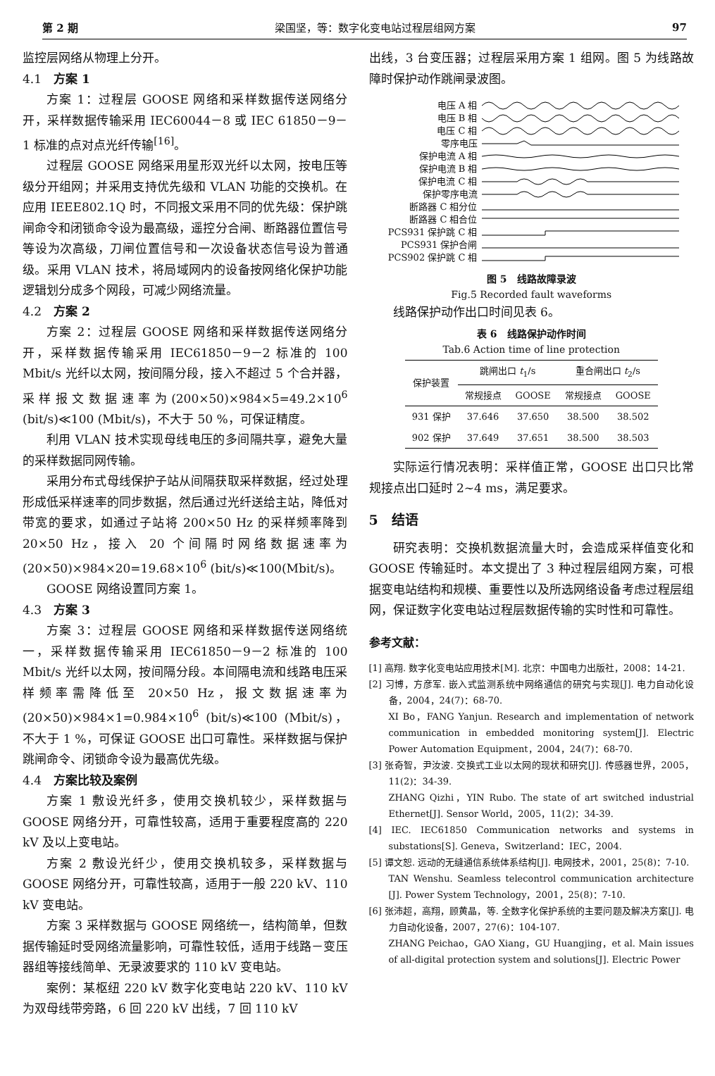第 2 期 梁国坚，等：数字化变电站过程层组网方案 97
监控层网络从物理上分开。
4.1　方案 1
方案 1：过程层 GOOSE 网络和采样数据传送网络分开，采样数据传输采用 IEC60044－8 或 IEC 61850－9－1 标准的点对点光纤传输<sup>[16]</sup>。
过程层 GOOSE 网络采用星形双光纤以太网，按电压等级分开组网；并采用支持优先级和 VLAN 功能的交换机。在应用 IEEE802.1Q 时，不同报文采用不同的优先级：保护跳闸命令和闭锁命令设为最高级，遥控分合闸、断路器位置信号等设为次高级，刀闸位置信号和一次设备状态信号设为普通级。采用 VLAN 技术，将局域网内的设备按网络化保护功能逻辑划分成多个网段，可减少网络流量。
4.2　方案 2
方案 2：过程层 GOOSE 网络和采样数据传送网络分开，采样数据传输采用 IEC61850－9－2 标准的 100 Mbit/s 光纤以太网，按间隔分段，接入不超过 5 个合并器，采样报文数据速率为(200×50)×984×5=49.2×10<sup>6</sup> (bit/s)≪100 (Mbit/s)，不大于 50 %，可保证精度。
利用 VLAN 技术实现母线电压的多间隔共享，避免大量的采样数据同网传输。
采用分布式母线保护子站从间隔获取采样数据，经过处理形成低采样速率的同步数据，然后通过光纤送给主站，降低对带宽的要求，如通过子站将 200×50 Hz 的采样频率降到 20×50 Hz，接入 20 个间隔时网络数据速率为(20×50)×984×20=19.68×10<sup>6</sup> (bit/s)≪100(Mbit/s)。
GOOSE 网络设置同方案 1。
4.3　方案 3
方案 3：过程层 GOOSE 网络和采样数据传送网络统一，采样数据传输采用 IEC61850－9－2 标准的 100 Mbit/s 光纤以太网，按间隔分段。本间隔电流和线路电压采样频率需降低至 20×50 Hz，报文数据速率为(20×50)×984×1=0.984×10<sup>6</sup> (bit/s)≪100 (Mbit/s)，不大于 1 %，可保证 GOOSE 出口可靠性。采样数据与保护跳闸命令、闭锁命令设为最高优先级。
4.4　方案比较及案例
方案 1 敷设光纤多，使用交换机较少，采样数据与 GOOSE 网络分开，可靠性较高，适用于重要程度高的 220 kV 及以上变电站。
方案 2 敷设光纤少，使用交换机较多，采样数据与 GOOSE 网络分开，可靠性较高，适用于一般 220 kV、110 kV 变电站。
方案 3 采样数据与 GOOSE 网络统一，结构简单，但数据传输延时受网络流量影响，可靠性较低，适用于线路－变压器组等接线简单、无录波要求的 110 kV 变电站。
案例：某枢纽 220 kV 数字化变电站 220 kV、110 kV 为双母线带旁路，6 回 220 kV 出线，7 回 110 kV
出线，3 台变压器；过程层采用方案 1 组网。图 5 为线路故障时保护动作跳闸录波图。
电压 A 相
电压 B 相
电压 C 相
零序电压
保护电流 A 相
保护电流 B 相
保护电流 C 相
保护零序电流
断路器 C 相分位
断路器 C 相合位
PCS931 保护跳 C 相
PCS931 保护合闸
PCS902 保护跳 C 相
图 5　线路故障录波
Fig.5 Recorded fault waveforms
线路保护动作出口时间见表 6。
表 6　线路保护动作时间
Tab.6 Action time of line protection
| 保护装置 | 跳闸出口 t<sub>1</sub>/s | | 重合闸出口 t<sub>2</sub>/s | |
| --- | --- | --- | --- | --- |
| | 常规接点 | GOOSE | 常规接点 | GOOSE |
| 931 保护 | 37.646 | 37.650 | 38.500 | 38.502 |
| 902 保护 | 37.649 | 37.651 | 38.500 | 38.503 |
实际运行情况表明：采样值正常，GOOSE 出口只比常规接点出口延时 2~4 ms，满足要求。
5　结语
研究表明：交换机数据流量大时，会造成采样值变化和 GOOSE 传输延时。本文提出了 3 种过程层组网方案，可根据变电站结构和规模、重要性以及所选网络设备考虑过程层组网，保证数字化变电站过程层数据传输的实时性和可靠性。
参考文献：
[1] 高翔. 数字化变电站应用技术[M]. 北京：中国电力出版社，2008：14-21.
[2] 习博，方彦军. 嵌入式监测系统中网络通信的研究与实现[J]. 电力自动化设备，2004，24(7)：68-70.
XI Bo，FANG Yanjun. Research and implementation of network communication in embedded monitoring system[J]. Electric Power Automation Equipment，2004，24(7)：68-70.
[3] 张奇智，尹汝波. 交换式工业以太网的现状和研究[J]. 传感器世界，2005，11(2)：34-39.
ZHANG Qizhi，YIN Rubo. The state of art switched industrial Ethernet[J]. Sensor World，2005，11(2)：34-39.
[4] IEC. IEC61850 Communication networks and systems in substations[S]. Geneva，Switzerland：IEC，2004.
[5] 谭文恕. 远动的无缝通信系统体系结构[J]. 电网技术，2001，25(8)：7-10.
TAN Wenshu. Seamless telecontrol communication architecture [J]. Power System Technology，2001，25(8)：7-10.
[6] 张沛超，高翔，顾黄晶，等. 全数字化保护系统的主要问题及解决方案[J]. 电力自动化设备，2007，27(6)：104-107.
ZHANG Peichao，GAO Xiang，GU Huangjing，et al. Main issues of all-digital protection system and solutions[J]. Electric Power